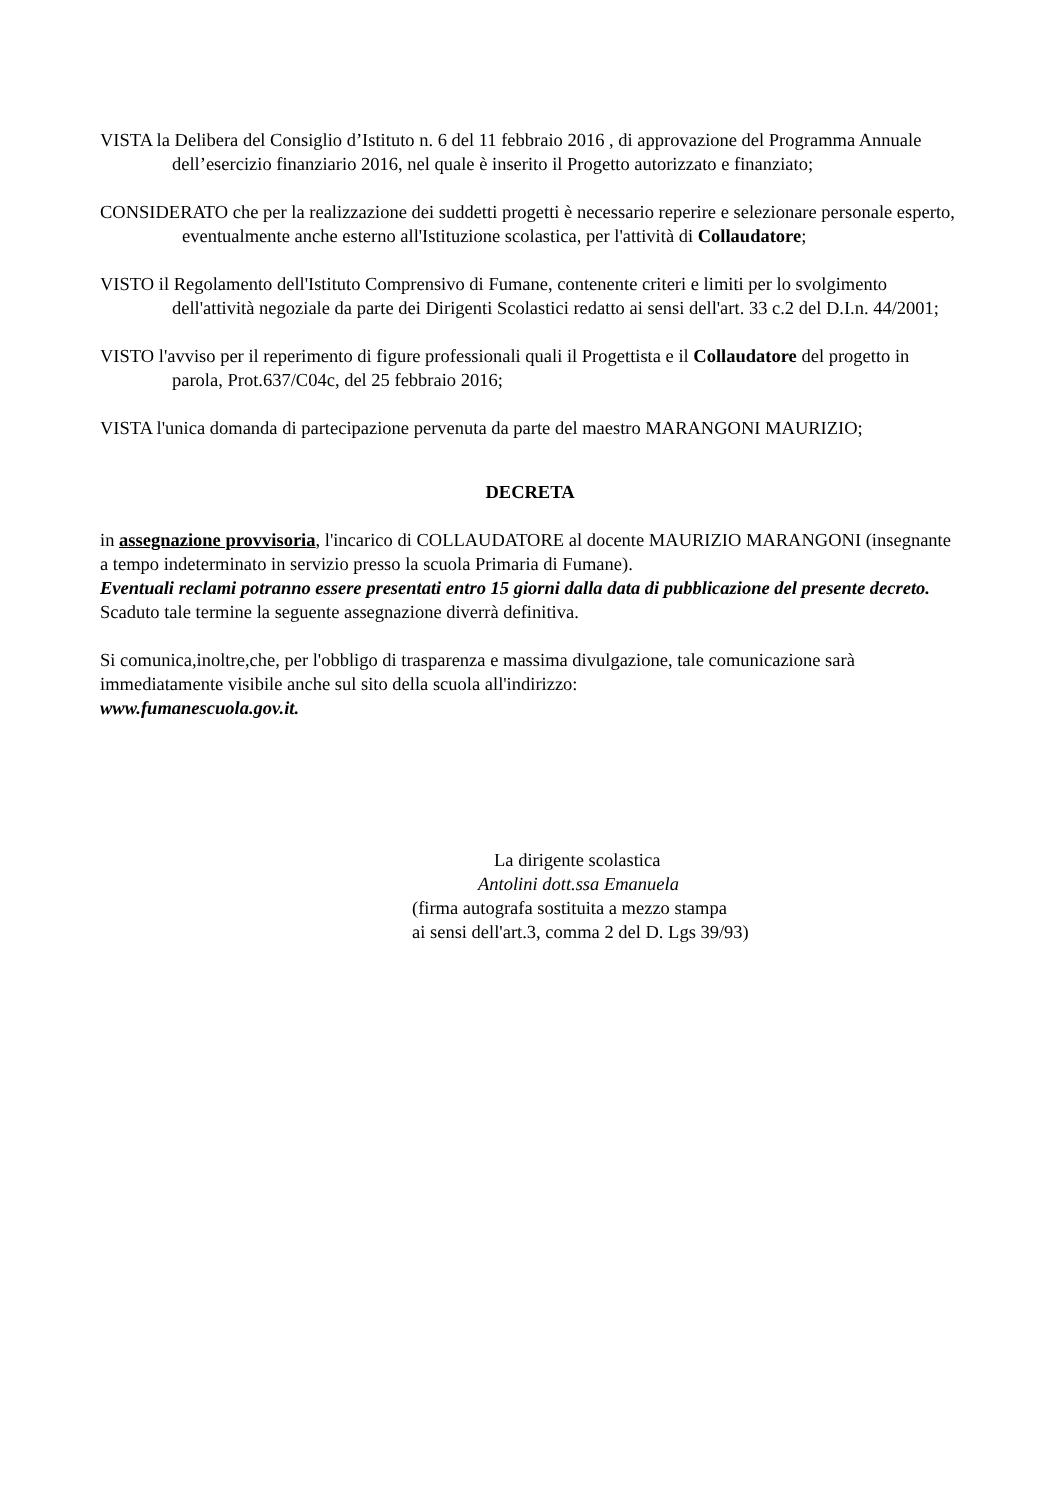VISTA la Delibera del Consiglio d’Istituto n. 6 del 11 febbraio 2016 , di approvazione del Programma Annuale dell’esercizio finanziario 2016, nel quale è inserito il Progetto autorizzato e finanziato;
CONSIDERATO che per la realizzazione dei suddetti progetti è necessario reperire e selezionare personale esperto, eventualmente anche esterno all'Istituzione scolastica, per l'attività di Collaudatore;
VISTO il Regolamento dell'Istituto Comprensivo di Fumane, contenente criteri e limiti per lo svolgimento dell'attività negoziale da parte dei Dirigenti Scolastici redatto ai sensi dell'art. 33 c.2 del D.I.n. 44/2001;
VISTO l'avviso per il reperimento di figure professionali quali il Progettista e il Collaudatore del progetto in parola, Prot.637/C04c, del 25 febbraio 2016;
VISTA l'unica domanda di partecipazione pervenuta da parte del maestro MARANGONI MAURIZIO;
DECRETA
in assegnazione provvisoria, l'incarico di COLLAUDATORE al docente MAURIZIO MARANGONI (insegnante a tempo indeterminato in servizio presso la scuola Primaria di Fumane).
Eventuali reclami potranno essere presentati entro 15 giorni dalla data di pubblicazione del presente decreto.
Scaduto tale termine la seguente assegnazione diverrà definitiva.
Si comunica,inoltre,che, per l'obbligo di trasparenza e massima divulgazione, tale comunicazione sarà immediatamente visibile anche sul sito della scuola all'indirizzo:
www.fumanescuola.gov.it.
La dirigente scolastica
Antolini dott.ssa Emanuela
(firma autografa sostituita a mezzo stampa
ai sensi dell'art.3, comma 2 del D. Lgs 39/93)